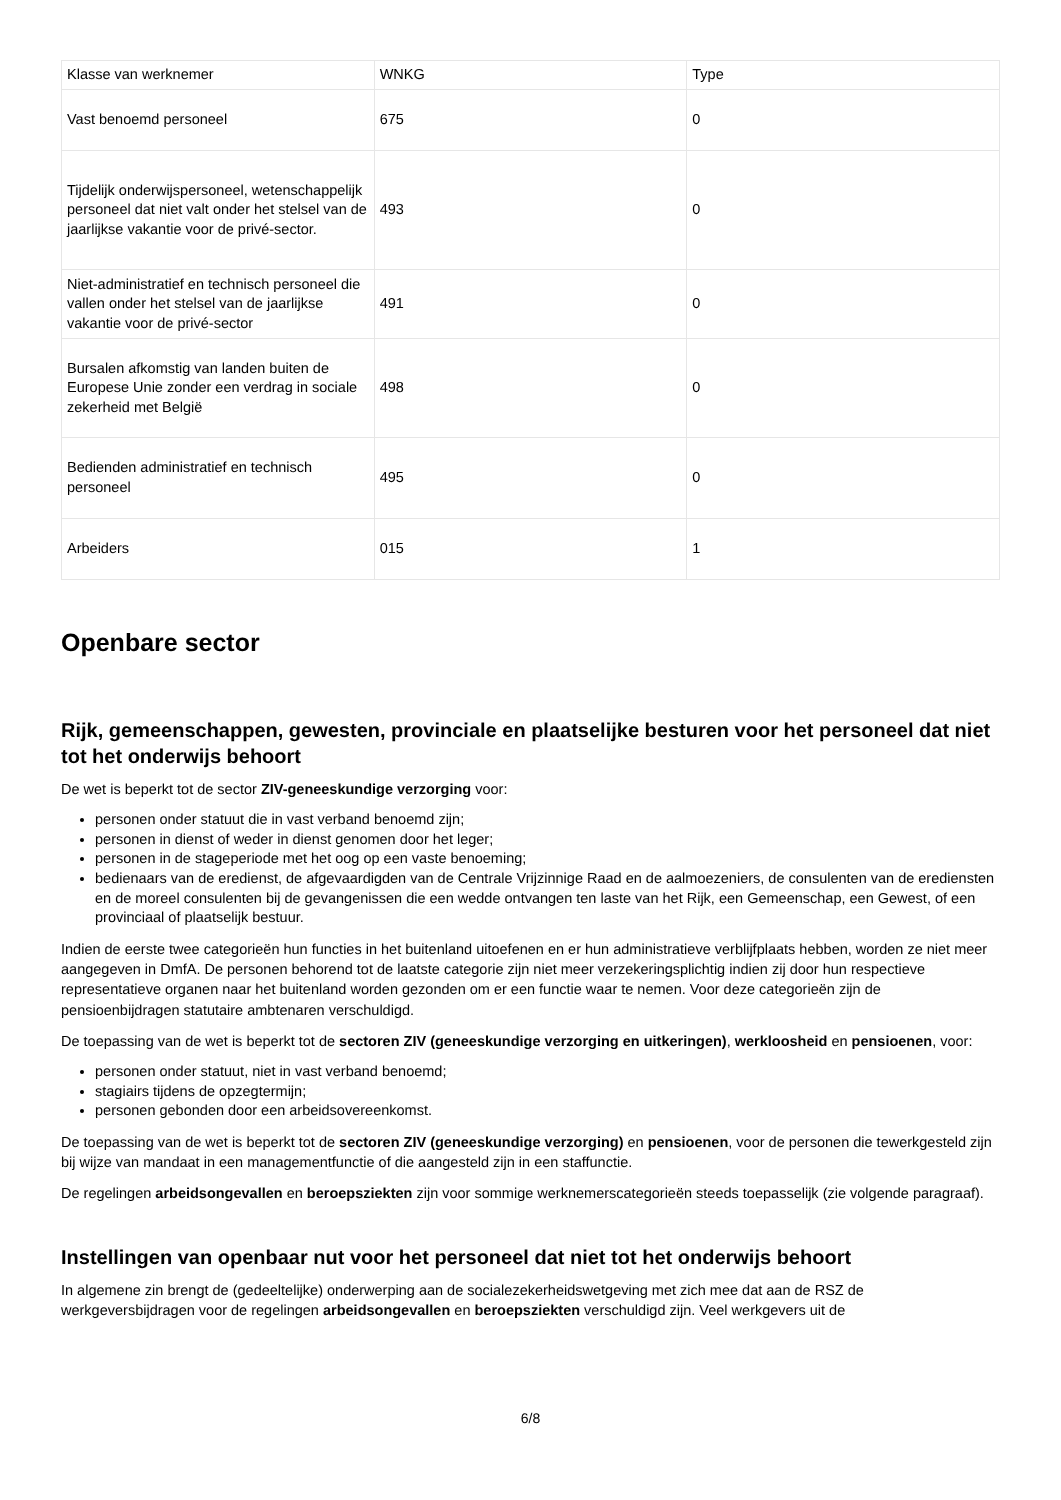| Klasse van werknemer | WNKG | Type |
| Vast benoemd personeel | 675 | 0 |
| Tijdelijk onderwijspersoneel, wetenschappelijk personeel dat niet valt onder het stelsel van de jaarlijkse vakantie voor de privé-sector. | 493 | 0 |
| Niet-administratief en technisch personeel die vallen onder het stelsel van de jaarlijkse vakantie voor de privé-sector | 491 | 0 |
| Bursalen afkomstig van landen buiten de Europese Unie zonder een verdrag in sociale zekerheid met België | 498 | 0 |
| Bedienden administratief en technisch personeel | 495 | 0 |
| Arbeiders | 015 | 1 |
Openbare sector
Rijk, gemeenschappen, gewesten, provinciale en plaatselijke besturen voor het personeel dat niet tot het onderwijs behoort
De wet is beperkt tot de sector ZIV-geneeskundige verzorging voor:
personen onder statuut die in vast verband benoemd zijn;
personen in dienst of weder in dienst genomen door het leger;
personen in de stageperiode met het oog op een vaste benoeming;
bedienaars van de eredienst, de afgevaardigden van de Centrale Vrijzinnige Raad en de aalmoezeniers, de consulenten van de erediensten en de moreel consulenten bij de gevangenissen die een wedde ontvangen ten laste van het Rijk, een Gemeenschap, een Gewest, of een provinciaal of plaatselijk bestuur.
Indien de eerste twee categorieën hun functies in het buitenland uitoefenen en er hun administratieve verblijfplaats hebben, worden ze niet meer aangegeven in DmfA. De personen behorend tot de laatste categorie zijn niet meer verzekeringsplichtig indien zij door hun respectieve representatieve organen naar het buitenland worden gezonden om er een functie waar te nemen. Voor deze categorieën zijn de pensioenbijdragen statutaire ambtenaren verschuldigd.
De toepassing van de wet is beperkt tot de sectoren ZIV (geneeskundige verzorging en uitkeringen), werkloosheid en pensioenen, voor:
personen onder statuut, niet in vast verband benoemd;
stagiairs tijdens de opzegtermijn;
personen gebonden door een arbeidsovereenkomst.
De toepassing van de wet is beperkt tot de sectoren ZIV (geneeskundige verzorging) en pensioenen, voor de personen die tewerkgesteld zijn bij wijze van mandaat in een managementfunctie of die aangesteld zijn in een staffunctie.
De regelingen arbeidsongevallen en beroepsziekten zijn voor sommige werknemerscategorieën steeds toepasselijk (zie volgende paragraaf).
Instellingen van openbaar nut voor het personeel dat niet tot het onderwijs behoort
In algemene zin brengt de (gedeeltelijke) onderwerping aan de socialezekerheidswetgeving met zich mee dat aan de RSZ de werkgeversbijdragen voor de regelingen arbeidsongevallen en beroepsziekten verschuldigd zijn. Veel werkgevers uit de
6/8